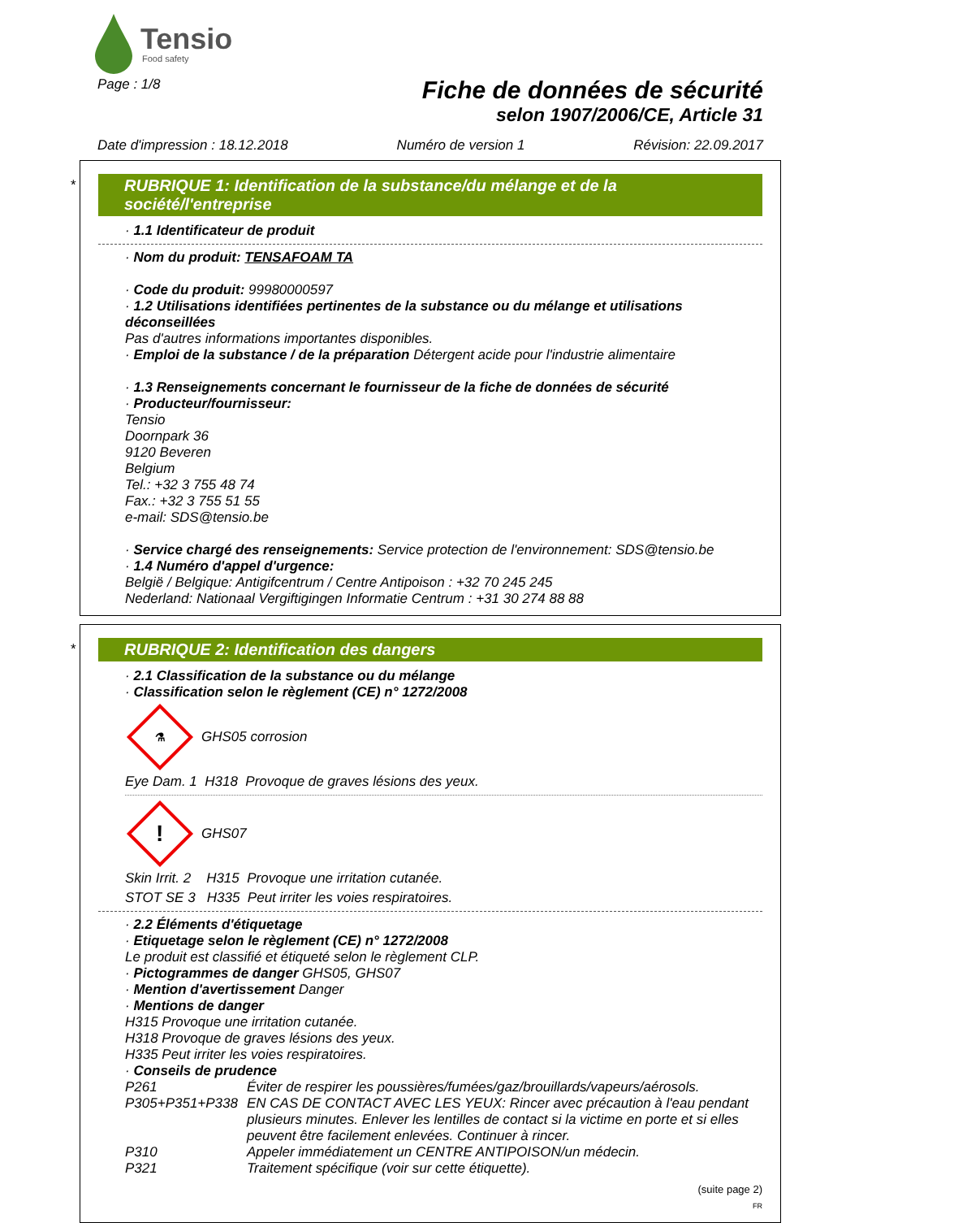Tensio
Food safety
Page : 1/8
Fiche de données de sécurité
selon 1907/2006/CE, Article 31
Date d'impression : 18.12.2018 Numéro de version 1 Révision: 22.09.2017
*
RUBRIQUE 1: Identification de la substance/du mélange et de la société/l'entreprise
· 1.1 Identificateur de produit
· Nom du produit: TENSAFOAM TA
· Code du produit: 99980000597
· 1.2 Utilisations identifiées pertinentes de la substance ou du mélange et utilisations déconseillées
Pas d'autres informations importantes disponibles.
· Emploi de la substance / de la préparation Détergent acide pour l'industrie alimentaire
· 1.3 Renseignements concernant le fournisseur de la fiche de données de sécurité
· Producteur/fournisseur:
Tensio
Doornpark 36
9120 Beveren
Belgium
Tel.: +32 3 755 48 74
Fax.: +32 3 755 51 55
e-mail: SDS@tensio.be
· Service chargé des renseignements: Service protection de l'environnement: SDS@tensio.be
· 1.4 Numéro d'appel d'urgence:
België / Belgique: Antigifcentrum / Centre Antipoison : +32 70 245 245
Nederland: Nationaal Vergiftigingen Informatie Centrum : +31 30 274 88 88
*
RUBRIQUE 2: Identification des dangers
· 2.1 Classification de la substance ou du mélange
· Classification selon le règlement (CE) n° 1272/2008
⚗
GHS05 corrosion
Eye Dam. 1 H318 Provoque de graves lésions des yeux.
!
GHS07
Skin Irrit. 2 H315 Provoque une irritation cutanée.
STOT SE 3 H335 Peut irriter les voies respiratoires.
· 2.2 Éléments d'étiquetage
· Etiquetage selon le règlement (CE) n° 1272/2008
Le produit est classifié et étiqueté selon le règlement CLP.
· Pictogrammes de danger GHS05, GHS07
· Mention d'avertissement Danger
· Mentions de danger
H315 Provoque une irritation cutanée.
H318 Provoque de graves lésions des yeux.
H335 Peut irriter les voies respiratoires.
· Conseils de prudence
P261 Éviter de respirer les poussières/fumées/gaz/brouillards/vapeurs/aérosols. P305+P351+P338 EN CAS DE CONTACT AVEC LES YEUX: Rincer avec précaution à l'eau pendant plusieurs minutes. Enlever les lentilles de contact si la victime en porte et si elles peuvent être facilement enlevées. Continuer à rincer. P310 Appeler immédiatement un CENTRE ANTIPOISON/un médecin. P321 Traitement spécifique (voir sur cette étiquette).
(suite page 2)
FR